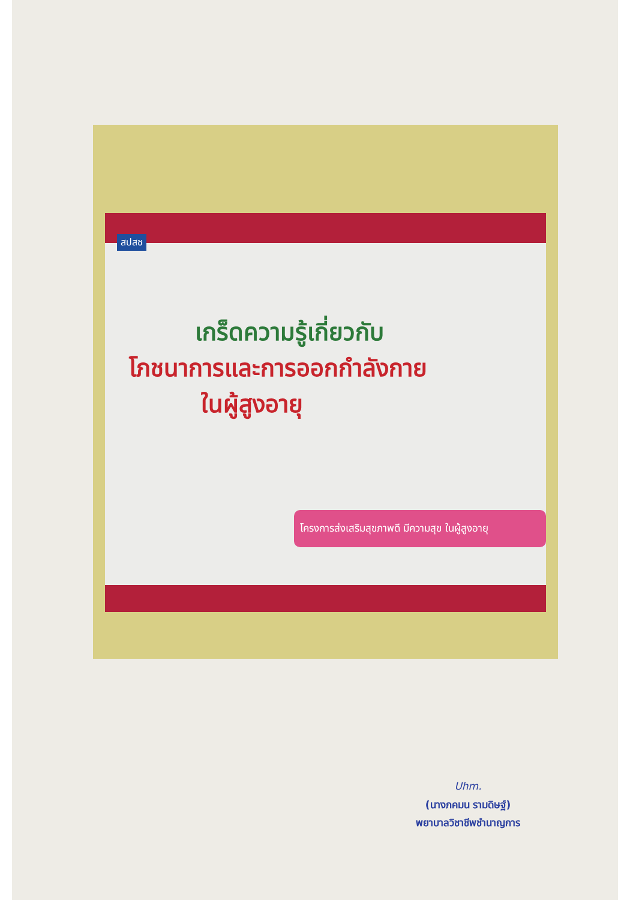เกร็ดความรู้เกี่ยวกับ
โภชนาการและการออกกำลังกาย
ในผู้สูงอายุ
สปสช
โครงการส่งเสริมสุขภาพดี มีความสุข ในผู้สูงอายุ
Uhm.
(นางภคมน รามดิษฐ์)
พยาบาลวิชาชีพชำนาญการ